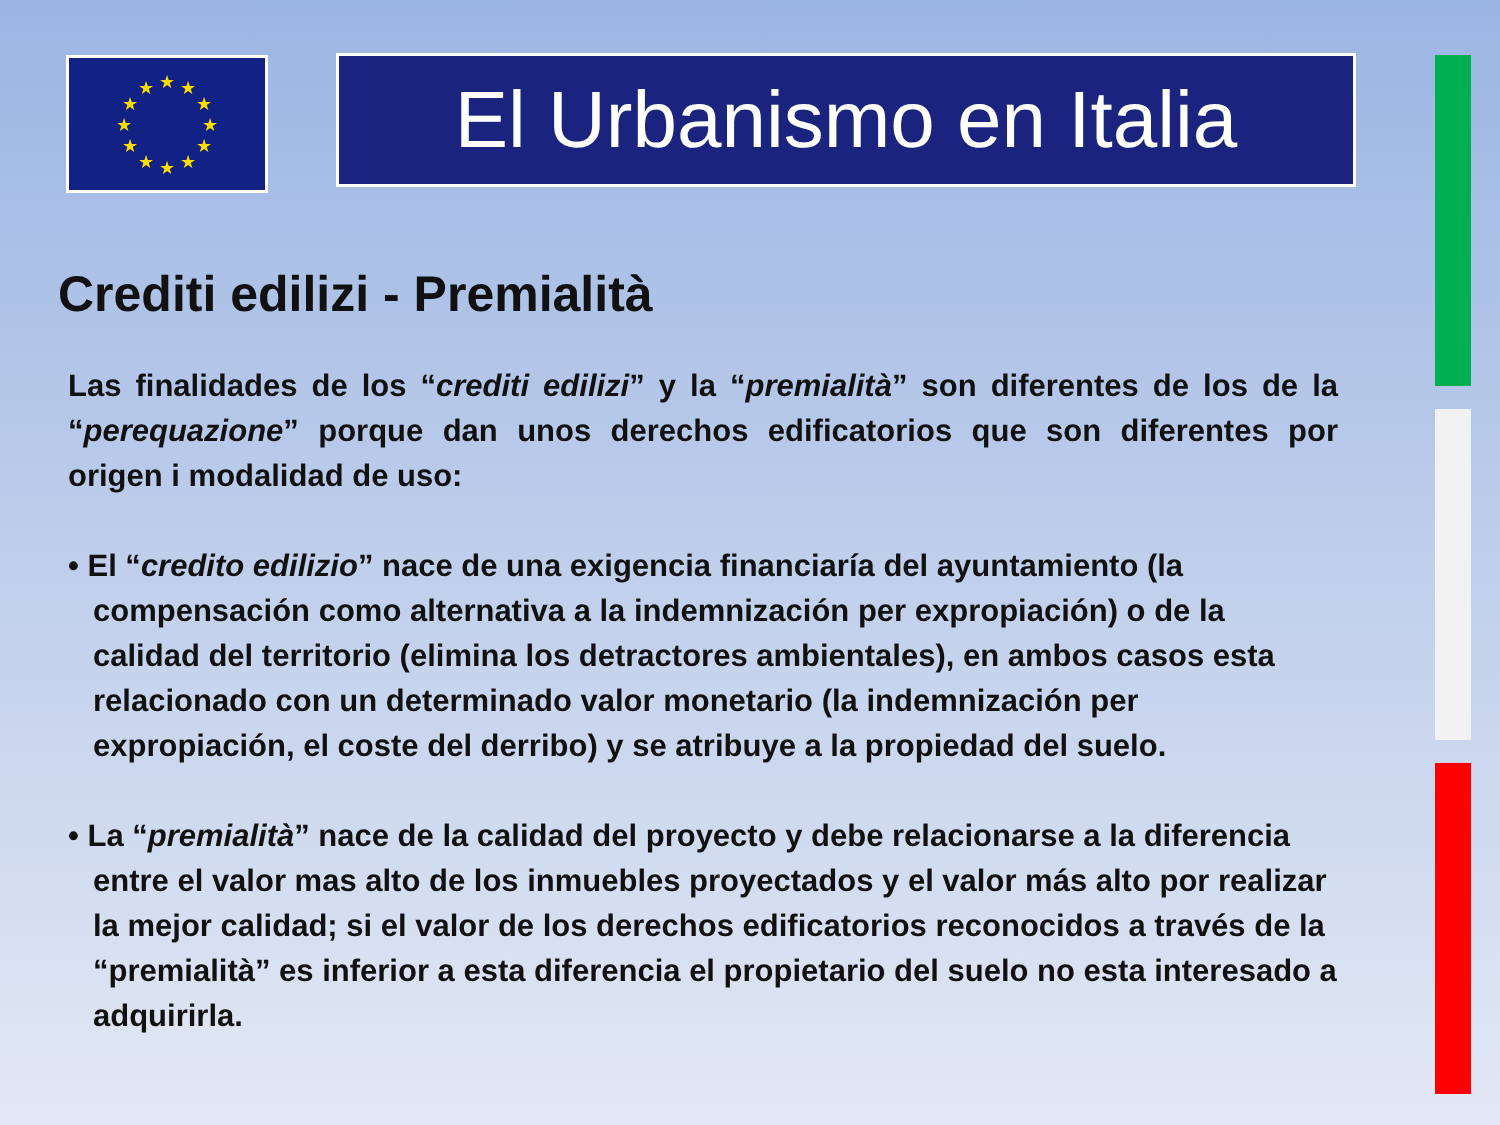★
★
★
★
★
★
★
★
★
★
★
★
El Urbanismo en Italia
Crediti edilizi - Premialità
Las finalidades de los “crediti edilizi” y la “premialità” son diferentes de los de la “perequazione” porque dan unos derechos edificatorios que son diferentes por origen i modalidad de uso:
• El “credito edilizio” nace de una exigencia financiaría del ayuntamiento (la compensación como alternativa a la indemnización per expropiación) o de la calidad del territorio (elimina los detractores ambientales), en ambos casos esta relacionado con un determinado valor monetario (la indemnización per expropiación, el coste del derribo) y se atribuye a la propiedad del suelo.
• La “premialità” nace de la calidad del proyecto y debe relacionarse a la diferencia entre el valor mas alto de los inmuebles proyectados y el valor más alto por realizar la mejor calidad; si el valor de los derechos edificatorios reconocidos a través de la “premialità” es inferior a esta diferencia el propietario del suelo no esta interesado a adquirirla.